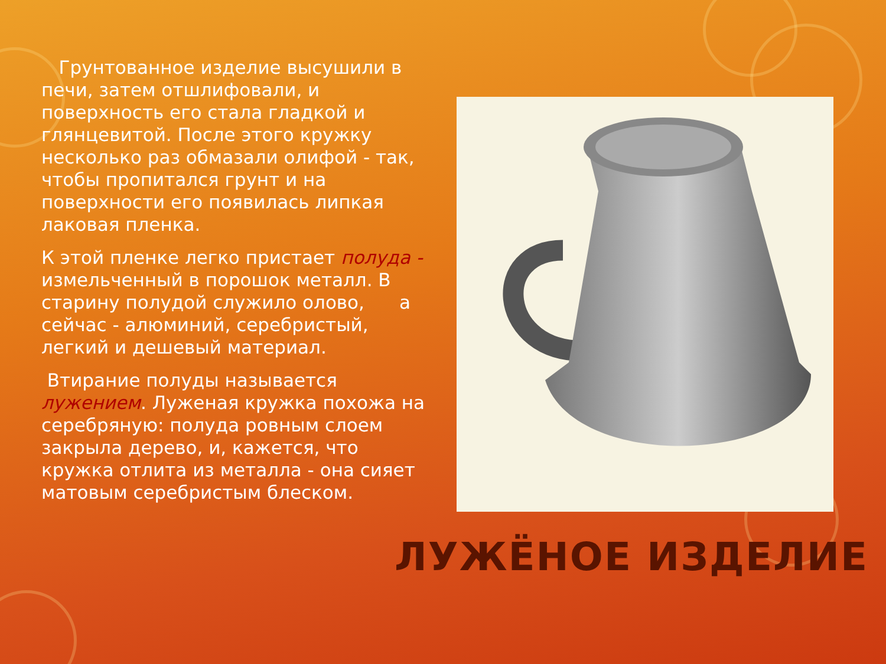Грунтованное изделие высушили в печи, затем отшлифовали, и поверхность его стала гладкой и глянцевитой. После этого кружку несколько раз обмазали олифой - так, чтобы пропитался грунт и на поверхности его появилась липкая лаковая пленка.
К этой пленке легко пристает полуда - измельченный в порошок металл. В старину полудой служило олово, а сейчас - алюминий, серебристый, легкий и дешевый материал.
Втирание полуды называется лужением. Луженая кружка похожа на серебряную: полуда ровным слоем закрыла дерево, и, кажется, что кружка отлита из металла - она сияет матовым серебристым блеском.
ЛУЖЁНОЕ ИЗДЕЛИЕ